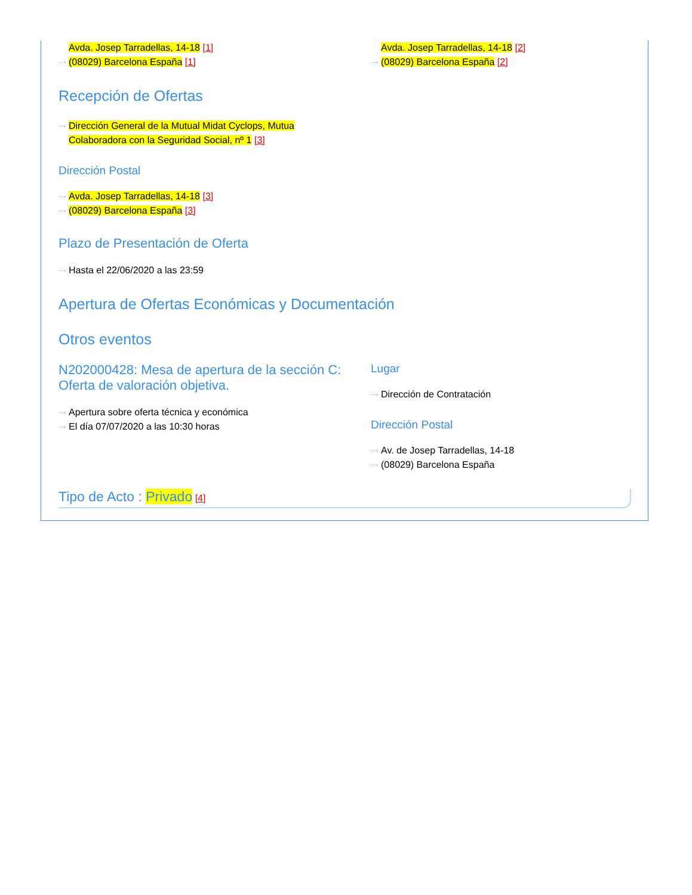Avda. Josep Tarradellas, 14-18 [1]
···› (08029) Barcelona España [1]
Avda. Josep Tarradellas, 14-18 [2]
···› (08029) Barcelona España [2]
Recepción de Ofertas
···› Dirección General de la Mutual Midat Cyclops, Mutua Colaboradora con la Seguridad Social, nº 1 [3]
Dirección Postal
···› Avda. Josep Tarradellas, 14-18 [3]
···› (08029) Barcelona España [3]
Plazo de Presentación de Oferta
···› Hasta el 22/06/2020 a las 23:59
Apertura de Ofertas Económicas y Documentación
Otros eventos
N202000428: Mesa de apertura de la sección C: Oferta de valoración objetiva.
···› Apertura sobre oferta técnica y económica
···› El día 07/07/2020 a las 10:30 horas
Lugar
···› Dirección de Contratación
Dirección Postal
···› Av. de Josep Tarradellas, 14-18
···› (08029) Barcelona España
Tipo de Acto : Privado [4]